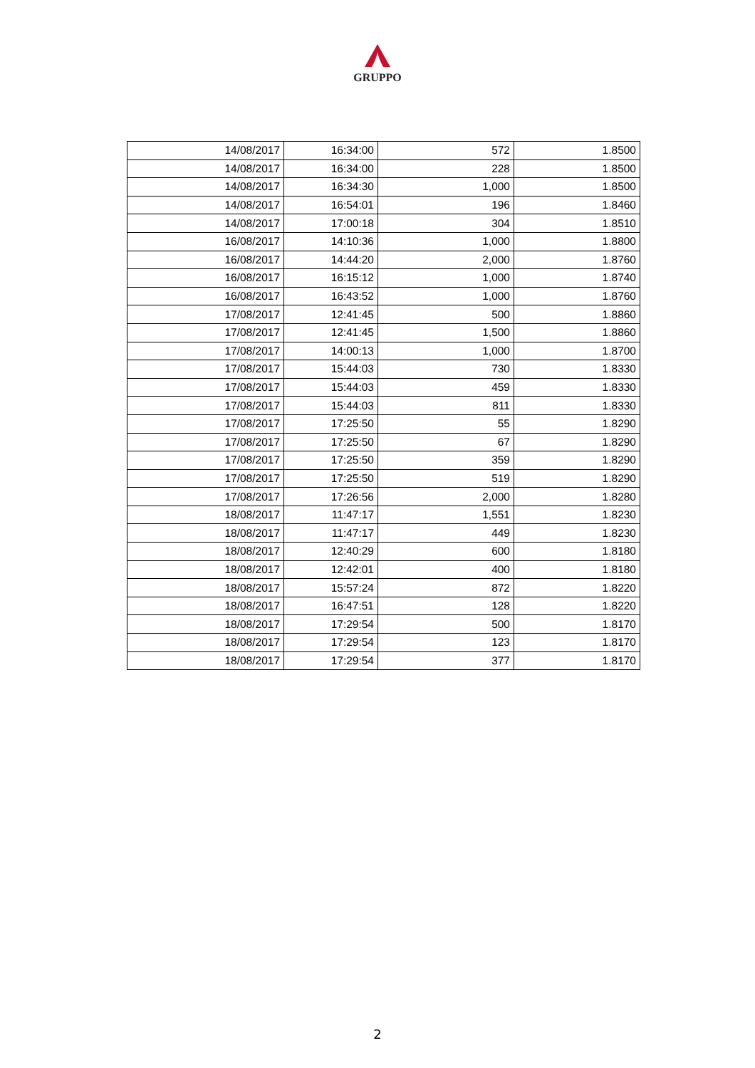GRUPPO
| 14/08/2017 | 16:34:00 | 572 | 1.8500 |
| 14/08/2017 | 16:34:00 | 228 | 1.8500 |
| 14/08/2017 | 16:34:30 | 1,000 | 1.8500 |
| 14/08/2017 | 16:54:01 | 196 | 1.8460 |
| 14/08/2017 | 17:00:18 | 304 | 1.8510 |
| 16/08/2017 | 14:10:36 | 1,000 | 1.8800 |
| 16/08/2017 | 14:44:20 | 2,000 | 1.8760 |
| 16/08/2017 | 16:15:12 | 1,000 | 1.8740 |
| 16/08/2017 | 16:43:52 | 1,000 | 1.8760 |
| 17/08/2017 | 12:41:45 | 500 | 1.8860 |
| 17/08/2017 | 12:41:45 | 1,500 | 1.8860 |
| 17/08/2017 | 14:00:13 | 1,000 | 1.8700 |
| 17/08/2017 | 15:44:03 | 730 | 1.8330 |
| 17/08/2017 | 15:44:03 | 459 | 1.8330 |
| 17/08/2017 | 15:44:03 | 811 | 1.8330 |
| 17/08/2017 | 17:25:50 | 55 | 1.8290 |
| 17/08/2017 | 17:25:50 | 67 | 1.8290 |
| 17/08/2017 | 17:25:50 | 359 | 1.8290 |
| 17/08/2017 | 17:25:50 | 519 | 1.8290 |
| 17/08/2017 | 17:26:56 | 2,000 | 1.8280 |
| 18/08/2017 | 11:47:17 | 1,551 | 1.8230 |
| 18/08/2017 | 11:47:17 | 449 | 1.8230 |
| 18/08/2017 | 12:40:29 | 600 | 1.8180 |
| 18/08/2017 | 12:42:01 | 400 | 1.8180 |
| 18/08/2017 | 15:57:24 | 872 | 1.8220 |
| 18/08/2017 | 16:47:51 | 128 | 1.8220 |
| 18/08/2017 | 17:29:54 | 500 | 1.8170 |
| 18/08/2017 | 17:29:54 | 123 | 1.8170 |
| 18/08/2017 | 17:29:54 | 377 | 1.8170 |
2